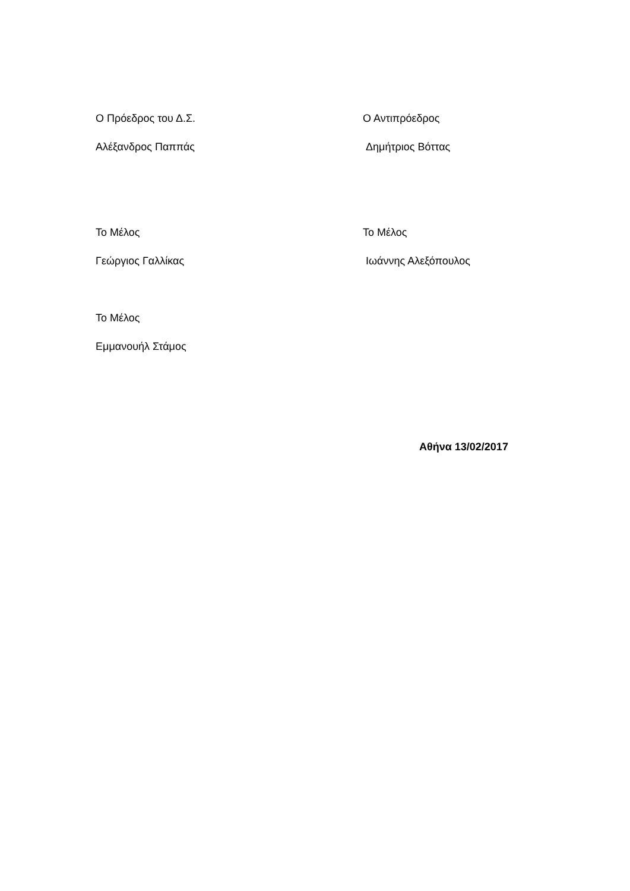Ο Πρόεδρος του Δ.Σ. Ο Αντιπρόεδρος
Αλέξανδρος Παππάς Δημήτριος Βόττας
Το Μέλος Το Μέλος
Γεώργιος Γαλλίκας Ιωάννης Αλεξόπουλος
Το Μέλος
Εμμανουήλ Στάμος
Αθήνα 13/02/2017